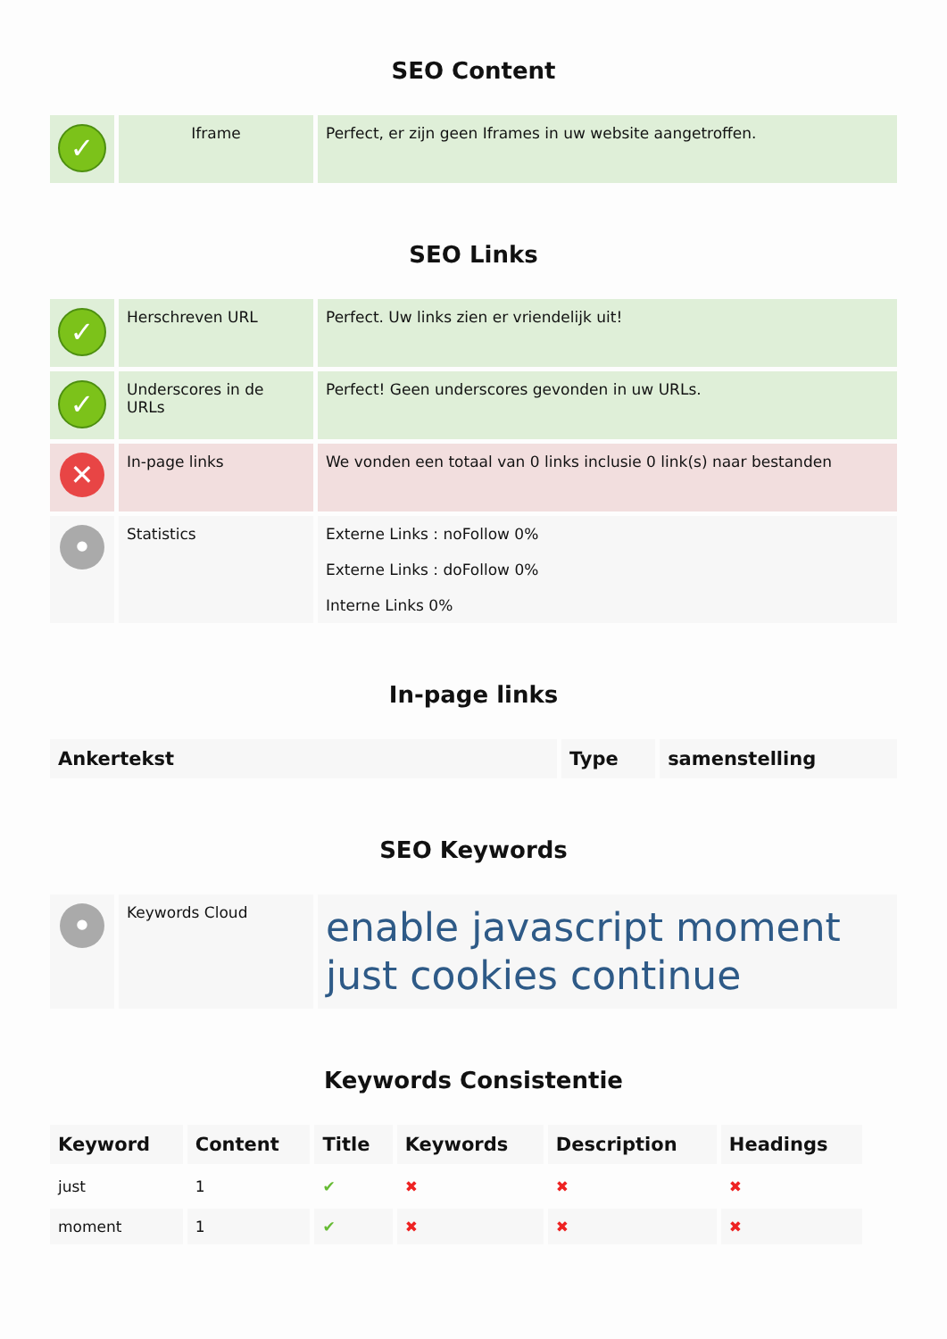SEO Content
| ✓ | Iframe | Perfect, er zijn geen Iframes in uw website aangetroffen. |
SEO Links
| ✓ | Herschreven URL | Perfect. Uw links zien er vriendelijk uit! |
| ✓ | Underscores in de URLs | Perfect! Geen underscores gevonden in uw URLs. |
| ✕ | In-page links | We vonden een totaal van 0 links inclusie 0 link(s) naar bestanden |
| • | Statistics | Externe Links : noFollow 0% Externe Links : doFollow 0% Interne Links 0% |
In-page links
| Ankertekst | Type | samenstelling |
| --- | --- | --- |
SEO Keywords
| • | Keywords Cloud | enable javascript moment just cookies continue |
Keywords Consistentie
| Keyword | Content | Title | Keywords | Description | Headings |
| --- | --- | --- | --- | --- | --- |
| just | 1 | ✔ | ✖ | ✖ | ✖ |
| moment | 1 | ✔ | ✖ | ✖ | ✖ |